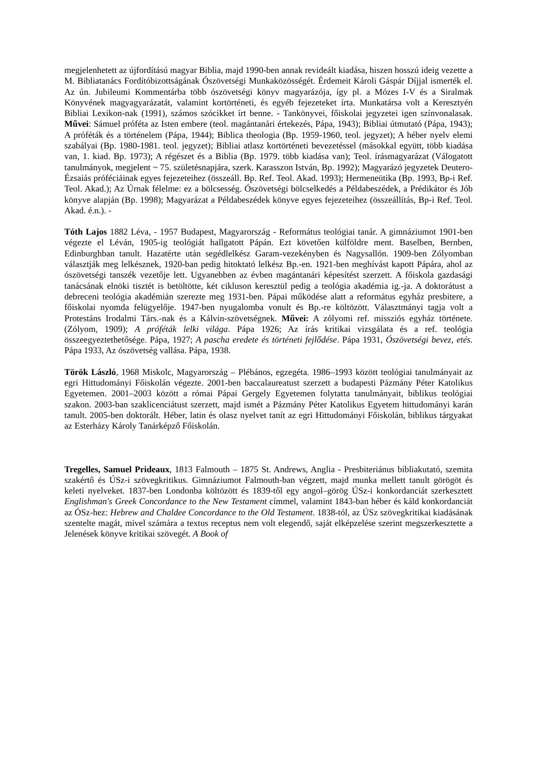megjelenhetett az újfordítású magyar Biblia, majd 1990-ben annak revideált kiadása, hiszen hosszú ideig vezette a M. Bibliatanács Fordítóbizottságának Ószövetségi Munkaközösségét. Érdemeit Károli Gáspár Díjjal ismerték el. Az ún. Jubileumi Kommentárba több ószövetségi könyv magyarázója, így pl. a Mózes I-V és a Siralmak Könyvének magyagyarázatát, valamint kortörténeti, és egyéb fejezeteket írta. Munkatársa volt a Keresztyén Bibliai Lexikon-nak (1991), számos szócikket írt benne. - Tankönyvei, főiskolai jegyzetei igen színvonalasak. Művei: Sámuel próféta az Isten embere (teol. magántanári értekezés, Pápa, 1943); Bibliai útmutató (Pápa, 1943); A próféták és a történelem (Pápa, 1944); Biblica theologia (Bp. 1959-1960, teol. jegyzet); A héber nyelv elemi szabályai (Bp. 1980-1981. teol. jegyzet); Bibliai atlasz kortörténeti bevezetéssel (másokkal együtt, több kiadása van, 1. kiad. Bp. 1973); A régészet és a Biblia (Bp. 1979. több kiadása van); Teol. írásmagyarázat (Válogatott tanulmányok, megjelent ~ 75. születésnapjára, szerk. Karasszon István, Bp. 1992); Magyarázó jegyzetek Deutero-Ézsaiás próféciáinak egyes fejezeteihez (összeáll. Bp. Ref. Teol. Akad. 1993); Hermeneütika (Bp. 1993, Bp-i Ref. Teol. Akad.); Az Úrnak félelme: ez a bölcsesség. Ószövetségi bölcselkedés a Példabeszédek, a Prédikátor és Jób könyve alapján (Bp. 1998); Magyarázat a Példabeszédek könyve egyes fejezeteihez (összeállítás, Bp-i Ref. Teol. Akad. é.n.). -
Tóth Lajos 1882 Léva, - 1957 Budapest, Magyarország - Református teológiai tanár. A gimnáziumot 1901-ben végezte el Léván, 1905-ig teológiát hallgatott Pápán. Ezt követően külföldre ment. Baselben, Bernben, Edinburghban tanult. Hazatérte után segédlelkész Garam-vezekényben és Nagysallón. 1909-ben Zólyomban választják meg lelkésznek, 1920-ban pedig hitoktató lelkész Bp.-en. 1921-ben meghívást kapott Pápára, ahol az ószövetségi tanszék vezetője lett. Ugyanebben az évben magántanári képesítést szerzett. A főiskola gazdasági tanácsának elnöki tisztét is betöltötte, két cikluson keresztül pedig a teológia akadémia ig.-ja. A doktorátust a debreceni teológia akadémián szerezte meg 1931-ben. Pápai működése alatt a református egyház presbitere, a főiskolai nyomda felügyelője. 1947-ben nyugalomba vonult és Bp.-re költözött. Választmányi tagja volt a Protestáns Irodalmi Társ.-nak és a Kálvin-szövetségnek. Művei: A zólyomi ref. missziós egyház története. (Zólyom, 1909); A próféták lelki világa. Pápa 1926; Az írás kritikai vizsgálata és a ref. teológia összeegyeztethetősége. Pápa, 1927; A pascha eredete és történeti fejlődése. Pápa 1931, Ószövetségi bevez, etés. Pápa 1933, Az ószövetség vallása. Pápa, 1938.
Török László, 1968 Miskolc, Magyarország – Plébános, egzegéta. 1986–1993 között teológiai tanulmányait az egri Hittudományi Főiskolán végezte. 2001-ben baccalaureatust szerzett a budapesti Pázmány Péter Katolikus Egyetemen. 2001–2003 között a római Pápai Gergely Egyetemen folytatta tanulmányait, biblikus teológiai szakon. 2003-ban szaklicenciátust szerzett, majd ismét a Pázmány Péter Katolikus Egyetem hittudományi karán tanult. 2005-ben doktorált. Héber, latin és olasz nyelvet tanít az egri Hittudományi Főiskolán, biblikus tárgyakat az Esterházy Károly Tanárképző Főiskolán.
Tregelles, Samuel Prideaux, 1813 Falmouth – 1875 St. Andrews, Anglia - Presbiteriánus bibliakutató, szemita szakértő és ÚSz-i szövegkritikus. Gimnáziumot Falmouth-ban végzett, majd munka mellett tanult görögöt és keleti nyelveket. 1837-ben Londonba költözött és 1839-től egy angol–görög ÚSz-i konkordanciát szerkesztett Englishman's Greek Concordance to the New Testament címmel, valamint 1843-ban héber és káld konkordanciát az ÓSz-hez: Hebrew and Chaldee Concordance to the Old Testament. 1838-tól, az ÚSz szövegkritikai kiadásának szentelte magát, mivel számára a textus receptus nem volt elegendő, saját elképzelése szerint megszerkesztette a Jelenések könyve kritikai szövegét. A Book of